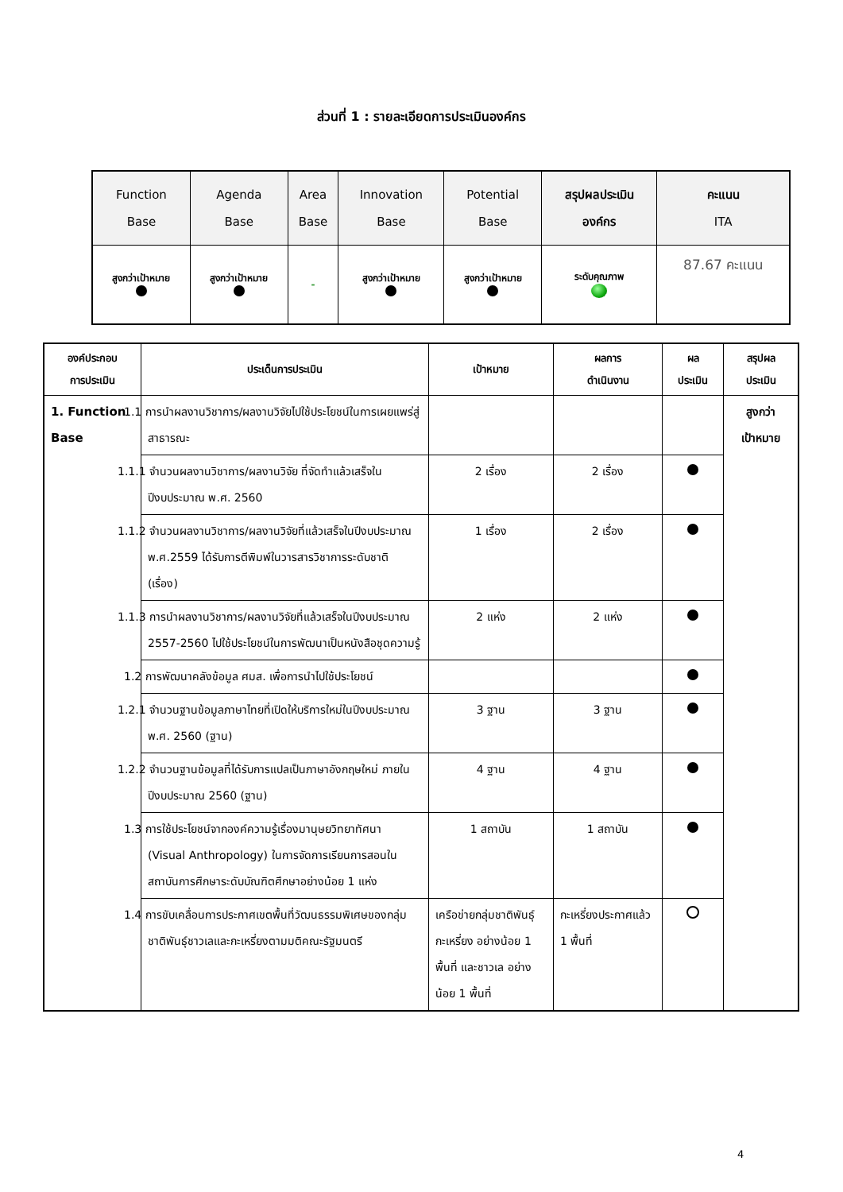ส่วนที่ 1 : รายละเอียดการประเมินองค์กร
| Function Base | Agenda Base | Area Base | Innovation Base | Potential Base | สรุปผลประเมิน องค์กร | คะแนน ITA |
| สูงกว่าเป้าหมาย | สูงกว่าเป้าหมาย | - | สูงกว่าเป้าหมาย | สูงกว่าเป้าหมาย | ระดับคุณภาพ | 87.67 คะแนน |
| องค์ประกอบ การประเมิน | ประเด็นการประเมิน | เป้าหมาย | ผลการ ดำเนินงาน | ผล ประเมิน | สรุปผล ประเมิน |
| --- | --- | --- | --- | --- | --- |
| 1. Function Base | 1.1 การนำผลงานวิชาการ/ผลงานวิจัยไปใช้ประโยชน์ในการเผยแพร่สู่สาธารณะ | | | | สูงกว่า เป้าหมาย |
| | 1.1.1 จำนวนผลงานวิชาการ/ผลงานวิจัย ที่จัดทำแล้วเสร็จในปีงบประมาณ พ.ศ. 2560 | 2 เรื่อง | 2 เรื่อง | | |
| | 1.1.2 จำนวนผลงานวิชาการ/ผลงานวิจัยที่แล้วเสร็จในปีงบประมาณ พ.ศ.2559 ได้รับการตีพิมพ์ในวารสารวิชาการระดับชาติ (เรื่อง) | 1 เรื่อง | 2 เรื่อง | | |
| | 1.1.3 การนำผลงานวิชาการ/ผลงานวิจัยที่แล้วเสร็จในปีงบประมาณ 2557-2560 ไปใช้ประโยชน์ในการพัฒนาเป็นหนังสือชุดความรู้ | 2 แห่ง | 2 แห่ง | | |
| | 1.2 การพัฒนาคลังข้อมูล ศมส. เพื่อการนำไปใช้ประโยชน์ | | | | |
| | 1.2.1 จำนวนฐานข้อมูลภาษาไทยที่เปิดให้บริการใหม่ในปีงบประมาณ พ.ศ. 2560 (ฐาน) | 3 ฐาน | 3 ฐาน | | |
| | 1.2.2 จำนวนฐานข้อมูลที่ได้รับการแปลเป็นภาษาอังกฤษใหม่ ภายในปีงบประมาณ 2560 (ฐาน) | 4 ฐาน | 4 ฐาน | | |
| | 1.3 การใช้ประโยชน์จากองค์ความรู้เรื่องมานุษยวิทยาทัศนา (Visual Anthropology) ในการจัดการเรียนการสอนในสถาบันการศึกษาระดับบัณฑิตศึกษาอย่างน้อย 1 แห่ง | 1 สถาบัน | 1 สถาบัน | | |
| | 1.4 การขับเคลื่อนการประกาศเขตพื้นที่วัฒนธรรมพิเศษของกลุ่มชาติพันธุ์ชาวเลและกะเหรี่ยงตามมติคณะรัฐมนตรี | เครือข่ายกลุ่มชาติพันธุ์กะเหรี่ยง อย่างน้อย 1 พื้นที่ และชาวเล อย่างน้อย 1 พื้นที่ | กะเหรี่ยงประกาศแล้ว 1 พื้นที่ | | |
4